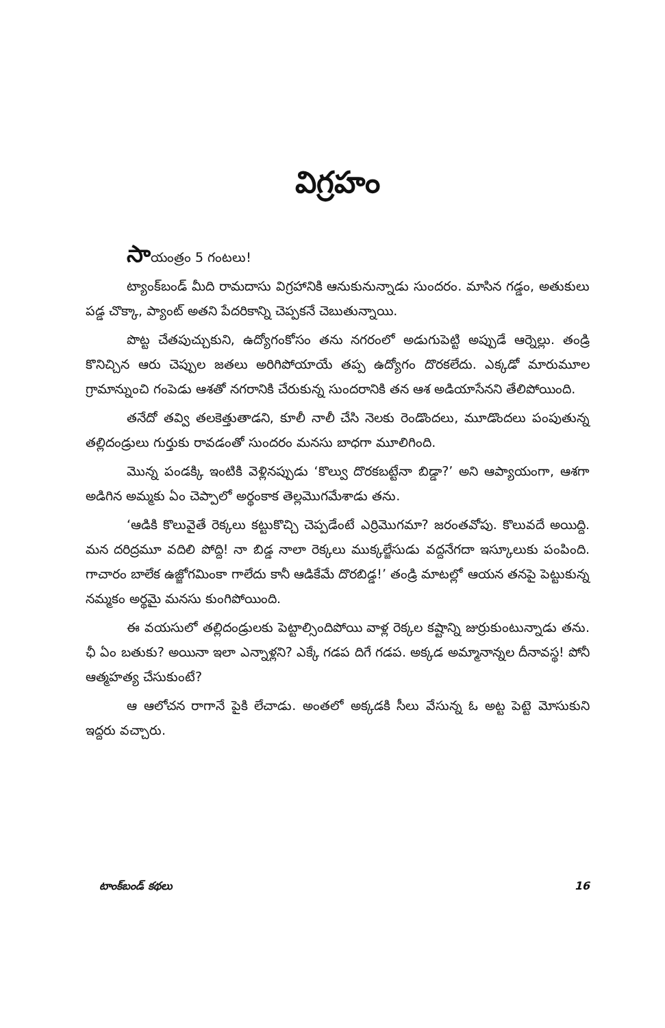విగ్రహం
సాయంత్రం 5 గంటలు!
ట్యాంక్‌బండ్ మీది రామదాసు విగ్రహానికి ఆనుకునున్నాడు సుందరం. మాసిన గడ్డం, అతుకులు పడ్డ చొక్కా, ప్యాంట్ అతని పేదరికాన్ని చెప్పకనే చెబుతున్నాయి.
పొట్ట చేతపుచ్చుకుని, ఉద్యోగంకోసం తను నగరంలో అడుగుపెట్టి అప్పుడే ఆర్నెల్లు. తండ్రి కొనిచ్చిన ఆరు చెప్పుల జతలు అరిగిపోయాయే తప్ప ఉద్యోగం దొరకలేదు. ఎక్కడో మారుమూల గ్రామాన్నుంచి గంపెడు ఆశతో నగరానికి చేరుకున్న సుందరానికి తన ఆశ అడియాసేనని తేలిపోయింది.
తనేదో తవ్వి తలకెత్తుతాడని, కూలీ నాలీ చేసి నెలకు రెండొందలు, మూడొందలు పంపుతున్న తల్లిదండ్రులు గుర్తుకు రావడంతో సుందరం మనసు బాధగా మూలిగింది.
మొన్న పండక్కి ఇంటికి వెళ్లినప్పుడు ‘కొల్వు దొరకబట్టేనా బిడ్డా?’ అని ఆప్యాయంగా, ఆశగా అడిగిన అమ్మకు ఏం చెప్పాలో అర్థంకాక తెల్లమొగమేశాడు తను.
‘ఆడికి కొలువైతే రెక్కలు కట్టుకొచ్చి చెప్పడేంటే ఎర్రిమొగమా? జరంతవోపు. కొలువదే అయిద్ది. మన దరిద్రమూ వదిలి పోద్ది! నా బిడ్డ నాలా రెక్కలు ముక్కల్జేసుడు వద్దనేగదా ఇస్కూలుకు పంపింది. గాచారం బాలేక ఉజ్జోగమింకా గాలేదు కానీ ఆడికేమే దొరబిడ్డ!’ తండ్రి మాటల్లో ఆయన తనపై పెట్టుకున్న నమ్మకం అర్థమై మనసు కుంగిపోయింది.
ఈ వయసులో తల్లిదండ్రులకు పెట్టాల్సిందిపోయి వాళ్ల రెక్కల కష్టాన్ని జుర్రుకుంటున్నాడు తను. ఛీ ఏం బతుకు? అయినా ఇలా ఎన్నాళ్లని? ఎక్కే గడప దిగే గడప. అక్కడ అమ్మానాన్నల దీనావస్థ! పోనీ ఆత్మహత్య చేసుకుంటే?
ఆ ఆలోచన రాగానే పైకి లేచాడు. అంతలో అక్కడకి సీలు వేసున్న ఓ అట్ట పెట్టె మోసుకుని ఇద్దరు వచ్చారు.
టాంక్‌బండ్ కథలు 16